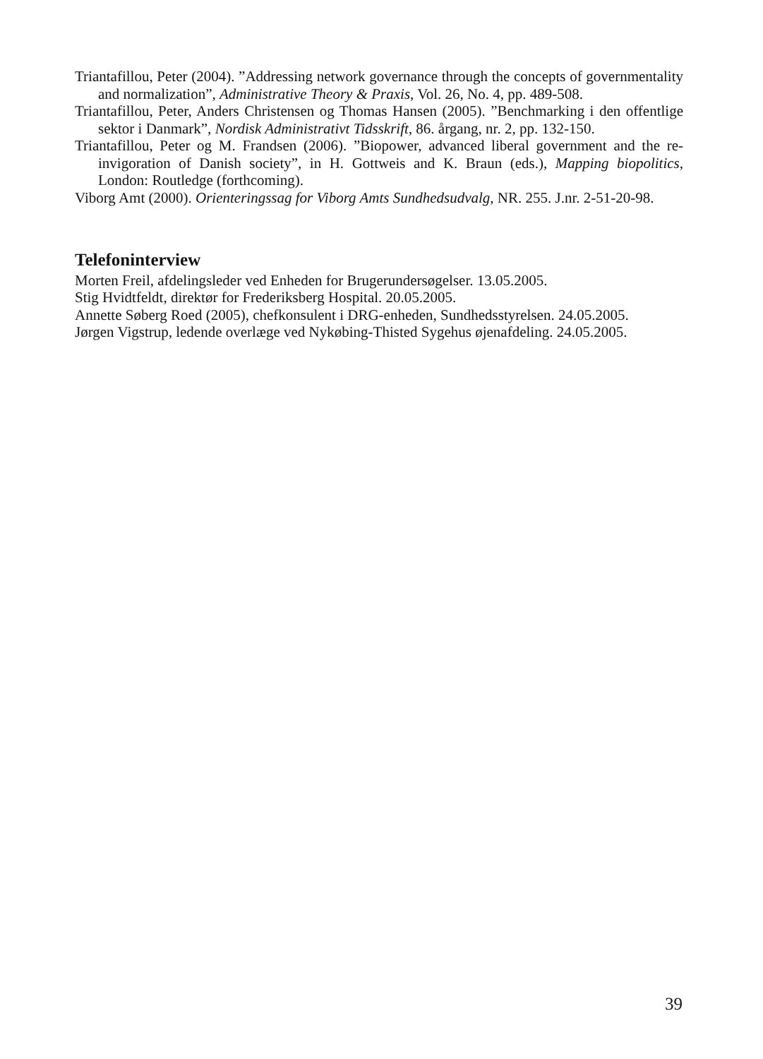Triantafillou, Peter (2004). ”Addressing network governance through the concepts of governmentality and normalization”, Administrative Theory & Praxis, Vol. 26, No. 4, pp. 489-508.
Triantafillou, Peter, Anders Christensen og Thomas Hansen (2005). ”Benchmarking i den offentlige sektor i Danmark”, Nordisk Administrativt Tidsskrift, 86. årgang, nr. 2, pp. 132-150.
Triantafillou, Peter og M. Frandsen (2006). ”Biopower, advanced liberal government and the re-invigoration of Danish society”, in H. Gottweis and K. Braun (eds.), Mapping biopolitics, London: Routledge (forthcoming).
Viborg Amt (2000). Orienteringssag for Viborg Amts Sundhedsudvalg, NR. 255. J.nr. 2-51-20-98.
Telefoninterview
Morten Freil, afdelingsleder ved Enheden for Brugerundersøgelser. 13.05.2005.
Stig Hvidtfeldt, direktør for Frederiksberg Hospital. 20.05.2005.
Annette Søberg Roed (2005), chefkonsulent i DRG-enheden, Sundhedsstyrelsen. 24.05.2005.
Jørgen Vigstrup, ledende overlæge ved Nykøbing-Thisted Sygehus øjenafdeling. 24.05.2005.
39